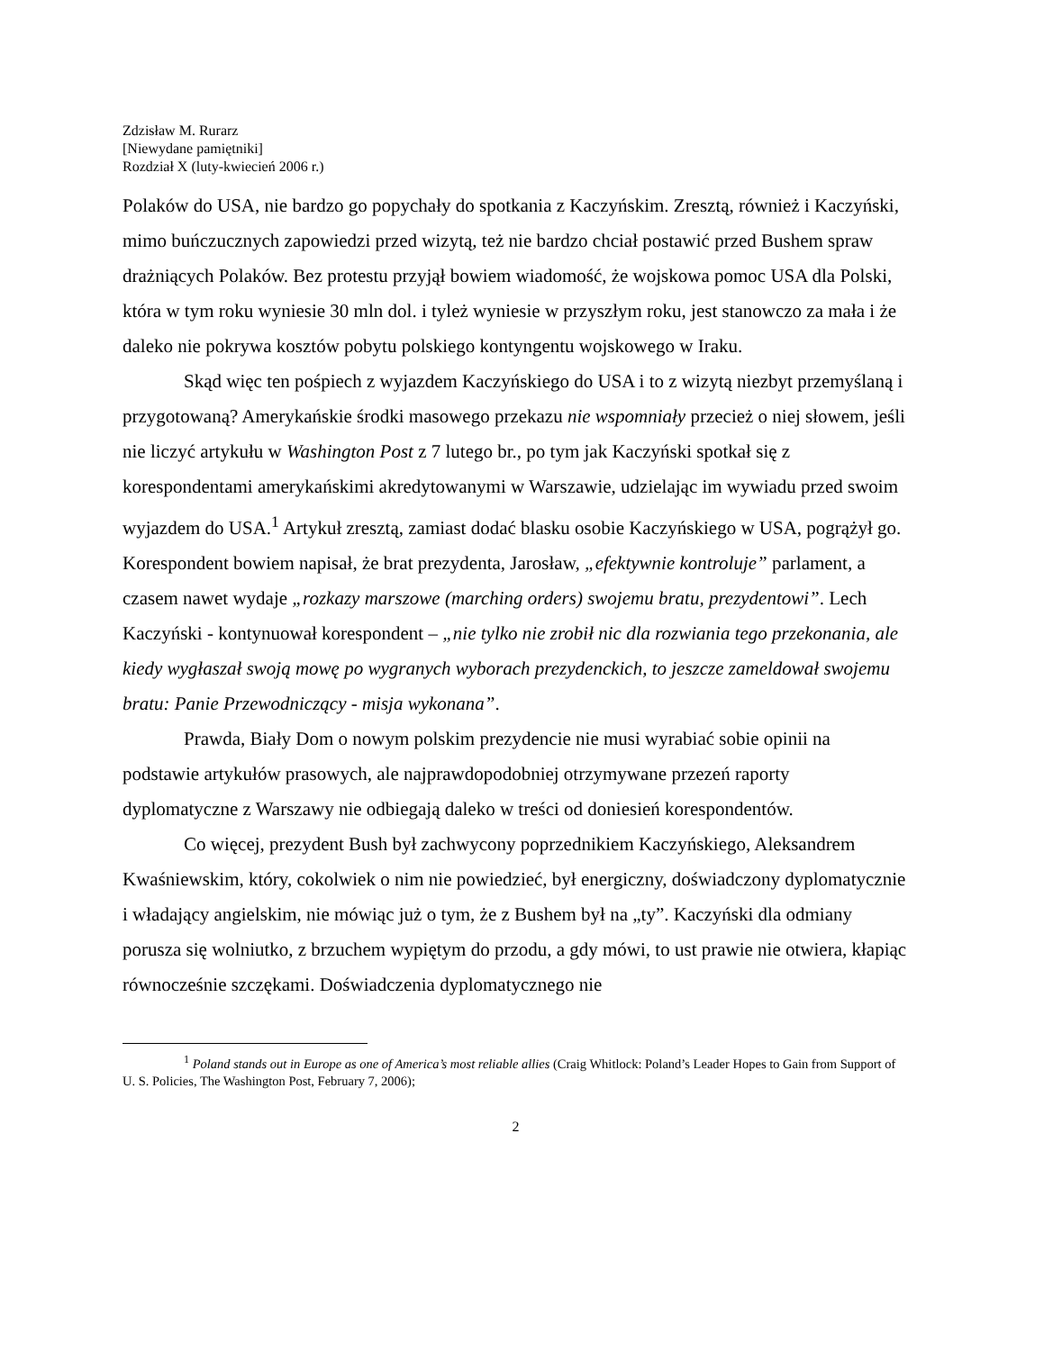Zdzisław M. Rurarz
[Niewydane pamiętniki]
Rozdział X (luty-kwiecień 2006 r.)
Polaków do USA, nie bardzo go popychały do spotkania z Kaczyńskim. Zresztą, również i Kaczyński, mimo buńczucznych zapowiedzi przed wizytą, też nie bardzo chciał postawić przed Bushem spraw drażniących Polaków. Bez protestu przyjął bowiem wiadomość, że wojskowa pomoc USA dla Polski, która w tym roku wyniesie 30 mln dol. i tyleż wyniesie w przyszłym roku, jest stanowczo za mała i że daleko nie pokrywa kosztów pobytu polskiego kontyngentu wojskowego w Iraku.
Skąd więc ten pośpiech z wyjazdem Kaczyńskiego do USA i to z wizytą niezbyt przemyślaną i przygotowaną? Amerykańskie środki masowego przekazu nie wspomniały przecież o niej słowem, jeśli nie liczyć artykułu w Washington Post z 7 lutego br., po tym jak Kaczyński spotkał się z korespondentami amerykańskimi akredytowanymi w Warszawie, udzielając im wywiadu przed swoim wyjazdem do USA.<sup>1</sup> Artykuł zresztą, zamiast dodać blasku osobie Kaczyńskiego w USA, pogrążył go. Korespondent bowiem napisał, że brat prezydenta, Jarosław, „efektywnie kontroluje” parlament, a czasem nawet wydaje „rozkazy marszowe (marching orders) swojemu bratu, prezydentowi”. Lech Kaczyński - kontynuował korespondent – „nie tylko nie zrobił nic dla rozwiania tego przekonania, ale kiedy wygłaszał swoją mowę po wygranych wyborach prezydenckich, to jeszcze zameldował swojemu bratu: Panie Przewodniczący - misja wykonana”.
Prawda, Biały Dom o nowym polskim prezydencie nie musi wyrabiać sobie opinii na podstawie artykułów prasowych, ale najprawdopodobniej otrzymywane przezeń raporty dyplomatyczne z Warszawy nie odbiegają daleko w treści od doniesień korespondentów.
Co więcej, prezydent Bush był zachwycony poprzednikiem Kaczyńskiego, Aleksandrem Kwaśniewskim, który, cokolwiek o nim nie powiedzieć, był energiczny, doświadczony dyplomatycznie i władający angielskim, nie mówiąc już o tym, że z Bushem był na „ty”. Kaczyński dla odmiany porusza się wolniutko, z brzuchem wypiętym do przodu, a gdy mówi, to ust prawie nie otwiera, kłapiąc równocześnie szczękami. Doświadczenia dyplomatycznego nie
<sup>1</sup> Poland stands out in Europe as one of America’s most reliable allies (Craig Whitlock: Poland’s Leader Hopes to Gain from Support of U. S. Policies, The Washington Post, February 7, 2006);
2